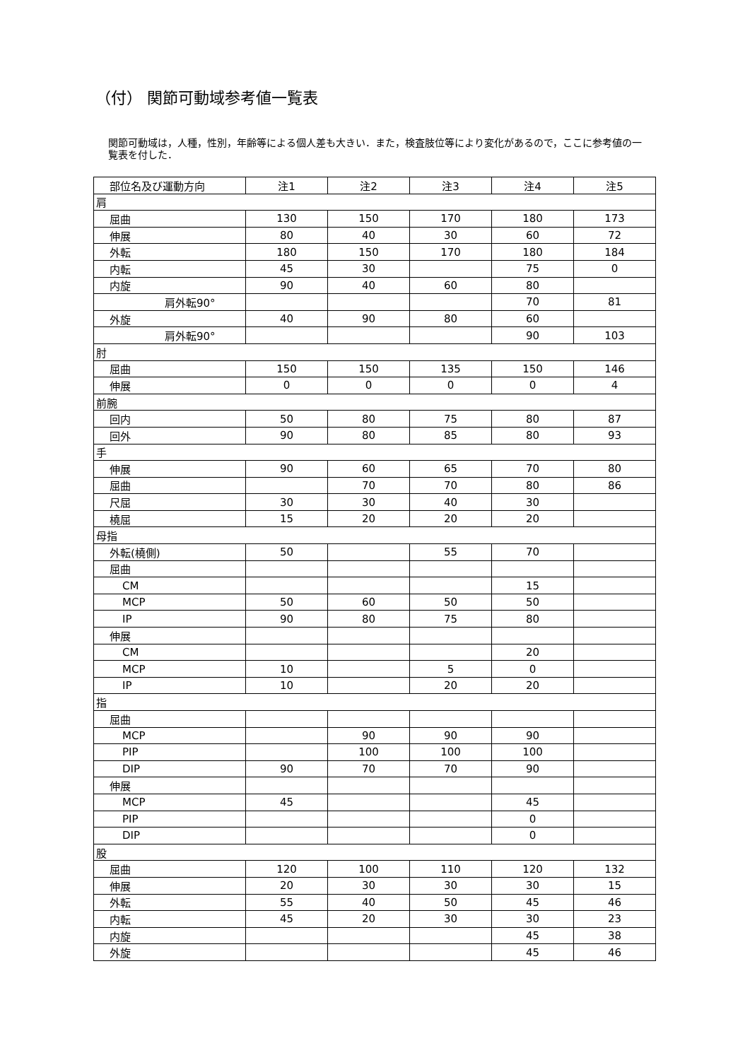（付） 関節可動域参考値一覧表
関節可動域は，人種，性別，年齢等による個人差も大きい．また，検査肢位等により変化があるので，ここに参考値の一覧表を付した．
| 部位名及び運動方向 | 注1 | 注2 | 注3 | 注4 | 注5 |
| --- | --- | --- | --- | --- | --- |
| 肩 | | | | | |
| 屈曲 | 130 | 150 | 170 | 180 | 173 |
| 伸展 | 80 | 40 | 30 | 60 | 72 |
| 外転 | 180 | 150 | 170 | 180 | 184 |
| 内転 | 45 | 30 | | 75 | 0 |
| 内旋 | 90 | 40 | 60 | 80 | |
| 肩外転90° | | | | 70 | 81 |
| 外旋 | 40 | 90 | 80 | 60 | |
| 肩外転90° | | | | 90 | 103 |
| 肘 | | | | | |
| 屈曲 | 150 | 150 | 135 | 150 | 146 |
| 伸展 | 0 | 0 | 0 | 0 | 4 |
| 前腕 | | | | | |
| 回内 | 50 | 80 | 75 | 80 | 87 |
| 回外 | 90 | 80 | 85 | 80 | 93 |
| 手 | | | | | |
| 伸展 | 90 | 60 | 65 | 70 | 80 |
| 屈曲 | | 70 | 70 | 80 | 86 |
| 尺屈 | 30 | 30 | 40 | 30 | |
| 橈屈 | 15 | 20 | 20 | 20 | |
| 母指 | | | | | |
| 外転(橈側) | 50 | | 55 | 70 | |
| 屈曲 | | | | | |
| CM | | | | 15 | |
| MCP | 50 | 60 | 50 | 50 | |
| IP | 90 | 80 | 75 | 80 | |
| 伸展 | | | | | |
| CM | | | | 20 | |
| MCP | 10 | | 5 | 0 | |
| IP | 10 | | 20 | 20 | |
| 指 | | | | | |
| 屈曲 | | | | | |
| MCP | | 90 | 90 | 90 | |
| PIP | | 100 | 100 | 100 | |
| DIP | 90 | 70 | 70 | 90 | |
| 伸展 | | | | | |
| MCP | 45 | | | 45 | |
| PIP | | | | 0 | |
| DIP | | | | 0 | |
| 股 | | | | | |
| 屈曲 | 120 | 100 | 110 | 120 | 132 |
| 伸展 | 20 | 30 | 30 | 30 | 15 |
| 外転 | 55 | 40 | 50 | 45 | 46 |
| 内転 | 45 | 20 | 30 | 30 | 23 |
| 内旋 | | | | 45 | 38 |
| 外旋 | | | | 45 | 46 |